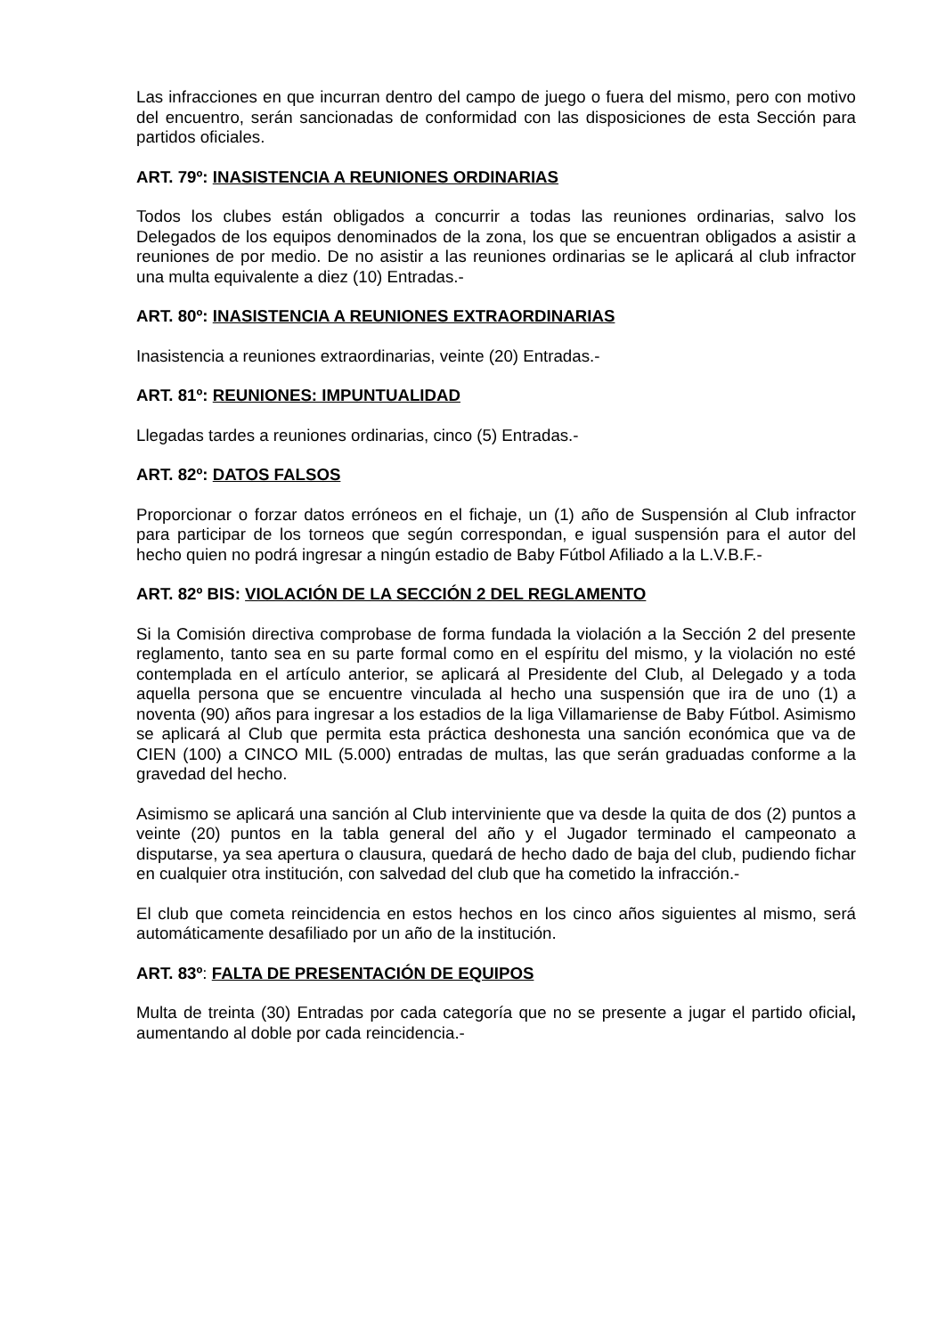Las infracciones en que incurran dentro del campo de juego o fuera del mismo, pero con motivo del encuentro, serán sancionadas de conformidad con las disposiciones de esta Sección para partidos oficiales.
ART. 79º: INASISTENCIA A REUNIONES ORDINARIAS
Todos los clubes están obligados a concurrir a todas las reuniones ordinarias, salvo los Delegados de los equipos denominados de la zona, los que se encuentran obligados a asistir a reuniones de por medio. De no asistir a las reuniones ordinarias se le aplicará al club infractor una multa equivalente a diez (10) Entradas.-
ART. 80º: INASISTENCIA A REUNIONES EXTRAORDINARIAS
Inasistencia a reuniones extraordinarias, veinte (20) Entradas.-
ART. 81º: REUNIONES: IMPUNTUALIDAD
Llegadas tardes a reuniones ordinarias, cinco (5) Entradas.-
ART. 82º: DATOS FALSOS
Proporcionar o forzar datos erróneos en el fichaje, un (1) año de Suspensión al Club infractor para participar de los torneos que según correspondan, e igual suspensión para el autor del hecho quien no podrá ingresar a ningún estadio de Baby Fútbol Afiliado a la L.V.B.F.-
ART. 82º BIS: VIOLACIÓN DE LA SECCIÓN 2 DEL REGLAMENTO
Si la Comisión directiva comprobase de forma fundada la violación a la Sección 2 del presente reglamento, tanto sea en su parte formal como en el espíritu del mismo, y la violación no esté contemplada en el artículo anterior, se aplicará al Presidente del Club, al Delegado y a toda aquella persona que se encuentre vinculada al hecho una suspensión que ira de uno (1) a noventa (90) años para ingresar a los estadios de la liga Villamariense de Baby Fútbol. Asimismo se aplicará al Club que permita esta práctica deshonesta una sanción económica que va de CIEN (100) a CINCO MIL (5.000) entradas de multas, las que serán graduadas conforme a la gravedad del hecho.
Asimismo se aplicará una sanción al Club interviniente que va desde la quita de dos (2) puntos a veinte (20) puntos en la tabla general del año y el Jugador terminado el campeonato a disputarse, ya sea apertura o clausura, quedará de hecho dado de baja del club, pudiendo fichar en cualquier otra institución, con salvedad del club que ha cometido la infracción.-
El club que cometa reincidencia en estos hechos en los cinco años siguientes al mismo, será automáticamente desafiliado por un año de la institución.
ART. 83º: FALTA DE PRESENTACIÓN DE EQUIPOS
Multa de treinta (30) Entradas por cada categoría que no se presente a jugar el partido oficial, aumentando al doble por cada reincidencia.-